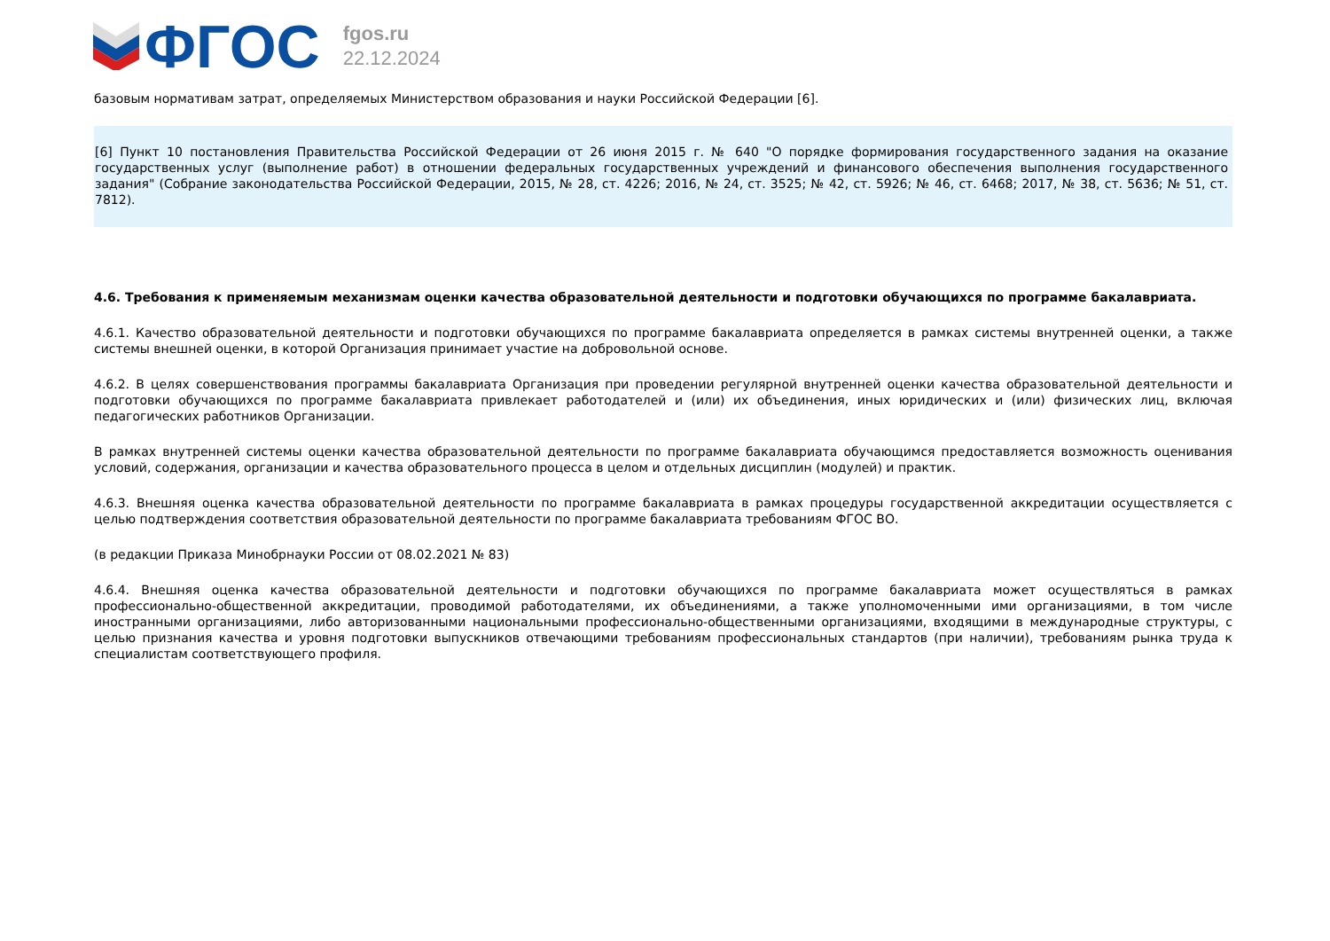ФГОС
fgos.ru
22.12.2024
базовым нормативам затрат, определяемых Министерством образования и науки Российской Федерации [6].
[6] Пункт 10 постановления Правительства Российской Федерации от 26 июня 2015 г. № 640 "О порядке формирования государственного задания на оказание государственных услуг (выполнение работ) в отношении федеральных государственных учреждений и финансового обеспечения выполнения государственного задания" (Собрание законодательства Российской Федерации, 2015, № 28, ст. 4226; 2016, № 24, ст. 3525; № 42, ст. 5926; № 46, ст. 6468; 2017, № 38, ст. 5636; № 51, ст. 7812).
4.6. Требования к применяемым механизмам оценки качества образовательной деятельности и подготовки обучающихся по программе бакалавриата.
4.6.1. Качество образовательной деятельности и подготовки обучающихся по программе бакалавриата определяется в рамках системы внутренней оценки, а также системы внешней оценки, в которой Организация принимает участие на добровольной основе.
4.6.2. В целях совершенствования программы бакалавриата Организация при проведении регулярной внутренней оценки качества образовательной деятельности и подготовки обучающихся по программе бакалавриата привлекает работодателей и (или) их объединения, иных юридических и (или) физических лиц, включая педагогических работников Организации.
В рамках внутренней системы оценки качества образовательной деятельности по программе бакалавриата обучающимся предоставляется возможность оценивания условий, содержания, организации и качества образовательного процесса в целом и отдельных дисциплин (модулей) и практик.
4.6.3. Внешняя оценка качества образовательной деятельности по программе бакалавриата в рамках процедуры государственной аккредитации осуществляется с целью подтверждения соответствия образовательной деятельности по программе бакалавриата требованиям ФГОС ВО.
(в редакции Приказа Минобрнауки России от 08.02.2021 № 83)
4.6.4. Внешняя оценка качества образовательной деятельности и подготовки обучающихся по программе бакалавриата может осуществляться в рамках профессионально-общественной аккредитации, проводимой работодателями, их объединениями, а также уполномоченными ими организациями, в том числе иностранными организациями, либо авторизованными национальными профессионально-общественными организациями, входящими в международные структуры, с целью признания качества и уровня подготовки выпускников отвечающими требованиям профессиональных стандартов (при наличии), требованиям рынка труда к специалистам соответствующего профиля.